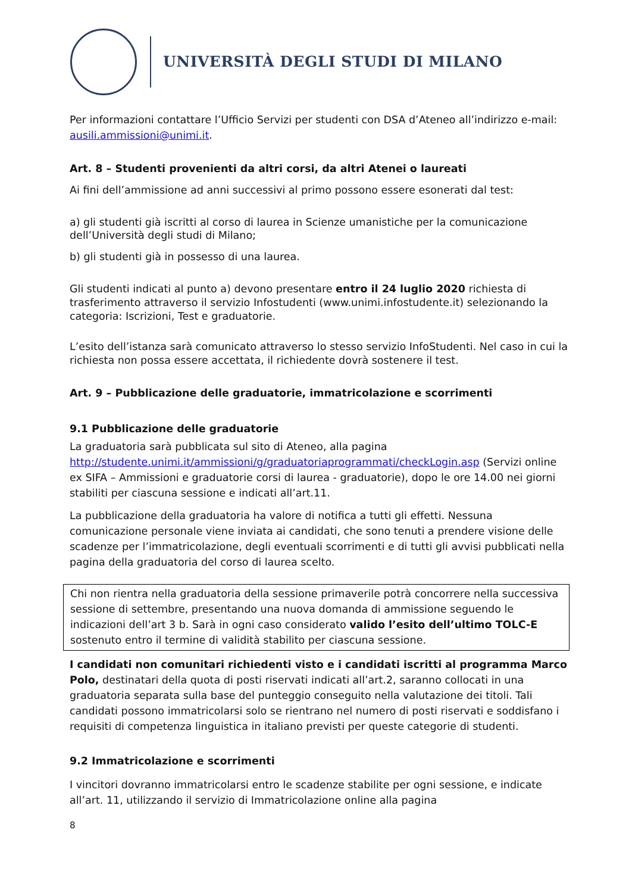UNIVERSITÀ DEGLI STUDI DI MILANO
Per informazioni contattare l’Ufficio Servizi per studenti con DSA d’Ateneo all’indirizzo e-mail: ausili.ammissioni@unimi.it.
Art. 8 – Studenti provenienti da altri corsi, da altri Atenei o laureati
Ai fini dell’ammissione ad anni successivi al primo possono essere esonerati dal test:
a) gli studenti già iscritti al corso di laurea in Scienze umanistiche per la comunicazione dell’Università degli studi di Milano;
b) gli studenti già in possesso di una laurea.
Gli studenti indicati al punto a) devono presentare entro il 24 luglio 2020 richiesta di trasferimento attraverso il servizio Infostudenti (www.unimi.infostudente.it) selezionando la categoria: Iscrizioni, Test e graduatorie.
L’esito dell’istanza sarà comunicato attraverso lo stesso servizio InfoStudenti. Nel caso in cui la richiesta non possa essere accettata, il richiedente dovrà sostenere il test.
Art. 9 – Pubblicazione delle graduatorie, immatricolazione e scorrimenti
9.1 Pubblicazione delle graduatorie
La graduatoria sarà pubblicata sul sito di Ateneo, alla pagina http://studente.unimi.it/ammissioni/g/graduatoriaprogrammati/checkLogin.asp (Servizi online ex SIFA – Ammissioni e graduatorie corsi di laurea - graduatorie), dopo le ore 14.00 nei giorni stabiliti per ciascuna sessione e indicati all’art.11.
La pubblicazione della graduatoria ha valore di notifica a tutti gli effetti. Nessuna comunicazione personale viene inviata ai candidati, che sono tenuti a prendere visione delle scadenze per l’immatricolazione, degli eventuali scorrimenti e di tutti gli avvisi pubblicati nella pagina della graduatoria del corso di laurea scelto.
Chi non rientra nella graduatoria della sessione primaverile potrà concorrere nella successiva sessione di settembre, presentando una nuova domanda di ammissione seguendo le indicazioni dell’art 3 b. Sarà in ogni caso considerato valido l’esito dell’ultimo TOLC-E sostenuto entro il termine di validità stabilito per ciascuna sessione.
I candidati non comunitari richiedenti visto e i candidati iscritti al programma Marco Polo, destinatari della quota di posti riservati indicati all’art.2, saranno collocati in una graduatoria separata sulla base del punteggio conseguito nella valutazione dei titoli. Tali candidati possono immatricolarsi solo se rientrano nel numero di posti riservati e soddisfano i requisiti di competenza linguistica in italiano previsti per queste categorie di studenti.
9.2 Immatricolazione e scorrimenti
I vincitori dovranno immatricolarsi entro le scadenze stabilite per ogni sessione, e indicate all’art. 11, utilizzando il servizio di Immatricolazione online alla pagina
8